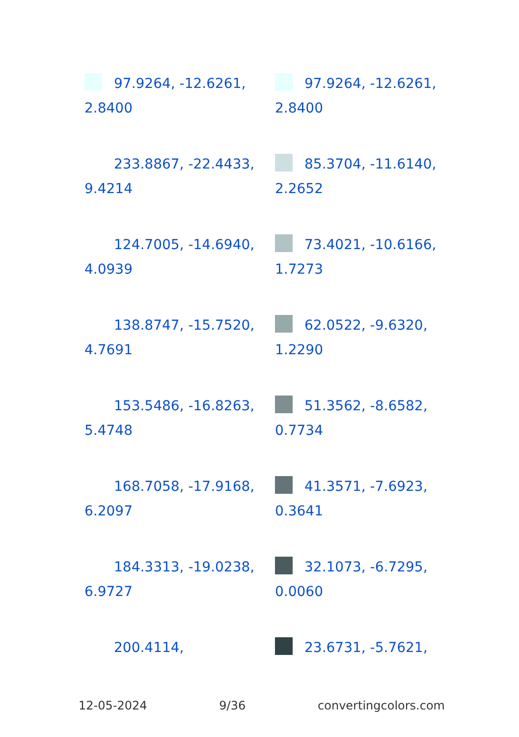97.9264, -12.6261, 2.8400
97.9264, -12.6261, 2.8400
233.8867, -22.4433, 9.4214
85.3704, -11.6140, 2.2652
124.7005, -14.6940, 4.0939
73.4021, -10.6166, 1.7273
138.8747, -15.7520, 4.7691
62.0522, -9.6320, 1.2290
153.5486, -16.8263, 5.4748
51.3562, -8.6582, 0.7734
168.7058, -17.9168, 6.2097
41.3571, -7.6923, 0.3641
184.3313, -19.0238, 6.9727
32.1073, -6.7295, 0.0060
200.4114,
23.6731, -5.7621,
12-05-2024 9/36 convertingcolors.com